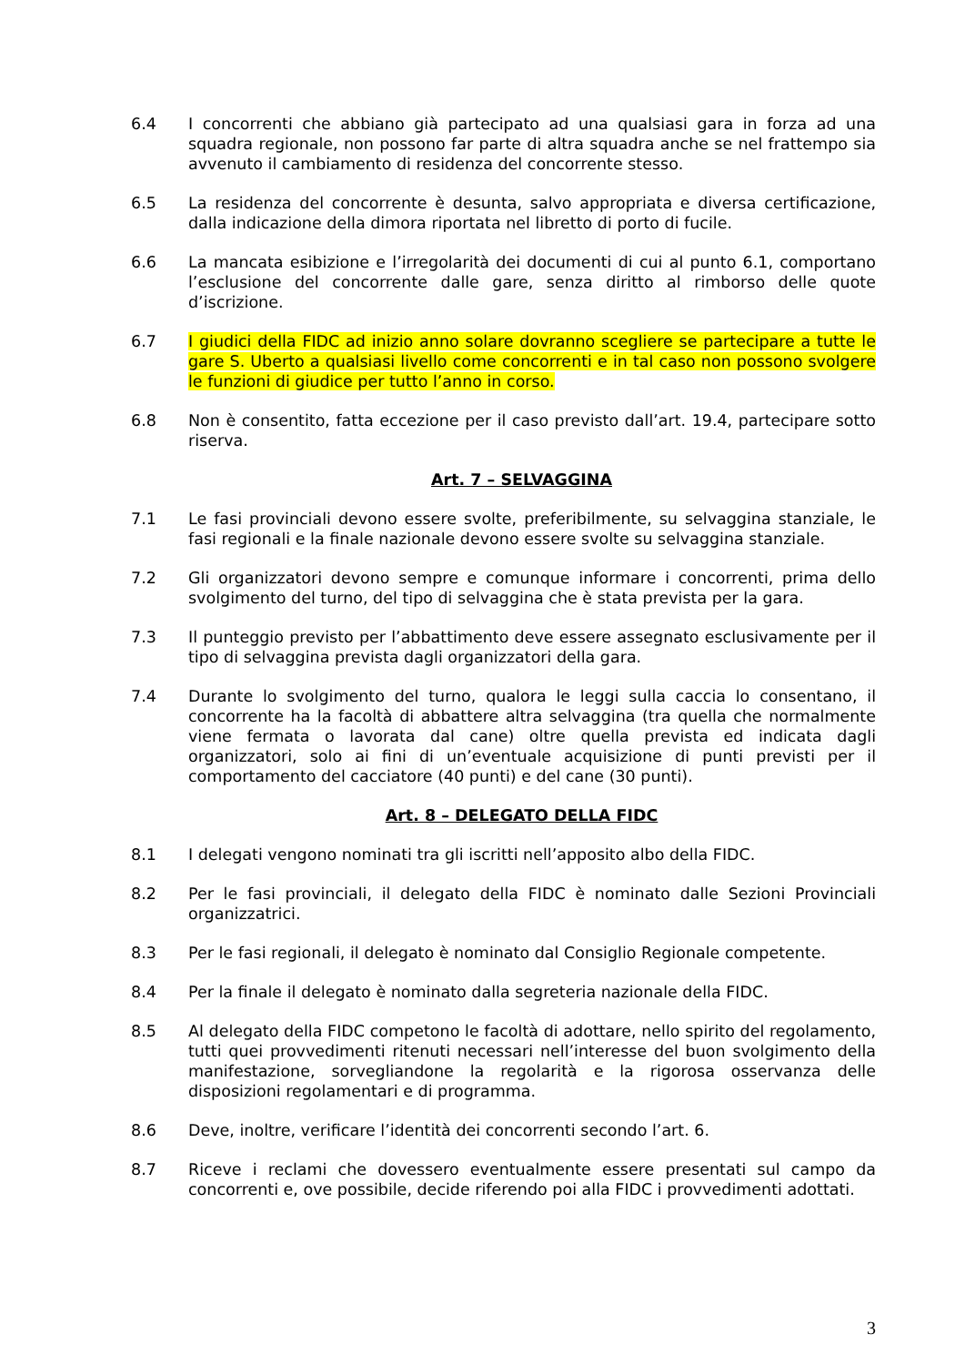6.4 I concorrenti che abbiano già partecipato ad una qualsiasi gara in forza ad una squadra regionale, non possono far parte di altra squadra anche se nel frattempo sia avvenuto il cambiamento di residenza del concorrente stesso.
6.5 La residenza del concorrente è desunta, salvo appropriata e diversa certificazione, dalla indicazione della dimora riportata nel libretto di porto di fucile.
6.6 La mancata esibizione e l’irregolarità dei documenti di cui al punto 6.1, comportano l’esclusione del concorrente dalle gare, senza diritto al rimborso delle quote d’iscrizione.
6.7 I giudici della FIDC ad inizio anno solare dovranno scegliere se partecipare a tutte le gare S. Uberto a qualsiasi livello come concorrenti e in tal caso non possono svolgere le funzioni di giudice per tutto l’anno in corso.
6.8 Non è consentito, fatta eccezione per il caso previsto dall’art. 19.4, partecipare sotto riserva.
Art. 7 – SELVAGGINA
7.1 Le fasi provinciali devono essere svolte, preferibilmente, su selvaggina stanziale, le fasi regionali e la finale nazionale devono essere svolte su selvaggina stanziale.
7.2 Gli organizzatori devono sempre e comunque informare i concorrenti, prima dello svolgimento del turno, del tipo di selvaggina che è stata prevista per la gara.
7.3 Il punteggio previsto per l’abbattimento deve essere assegnato esclusivamente per il tipo di selvaggina prevista dagli organizzatori della gara.
7.4 Durante lo svolgimento del turno, qualora le leggi sulla caccia lo consentano, il concorrente ha la facoltà di abbattere altra selvaggina (tra quella che normalmente viene fermata o lavorata dal cane) oltre quella prevista ed indicata dagli organizzatori, solo ai fini di un’eventuale acquisizione di punti previsti per il comportamento del cacciatore (40 punti) e del cane (30 punti).
Art. 8 – DELEGATO DELLA FIDC
8.1 I delegati vengono nominati tra gli iscritti nell’apposito albo della FIDC.
8.2 Per le fasi provinciali, il delegato della FIDC è nominato dalle Sezioni Provinciali organizzatrici.
8.3 Per le fasi regionali, il delegato è nominato dal Consiglio Regionale competente.
8.4 Per la finale il delegato è nominato dalla segreteria nazionale della FIDC.
8.5 Al delegato della FIDC competono le facoltà di adottare, nello spirito del regolamento, tutti quei provvedimenti ritenuti necessari nell’interesse del buon svolgimento della manifestazione, sorvegliandone la regolarità e la rigorosa osservanza delle disposizioni regolamentari e di programma.
8.6 Deve, inoltre, verificare l’identità dei concorrenti secondo l’art. 6.
8.7 Riceve i reclami che dovessero eventualmente essere presentati sul campo da concorrenti e, ove possibile, decide riferendo poi alla FIDC i provvedimenti adottati.
3